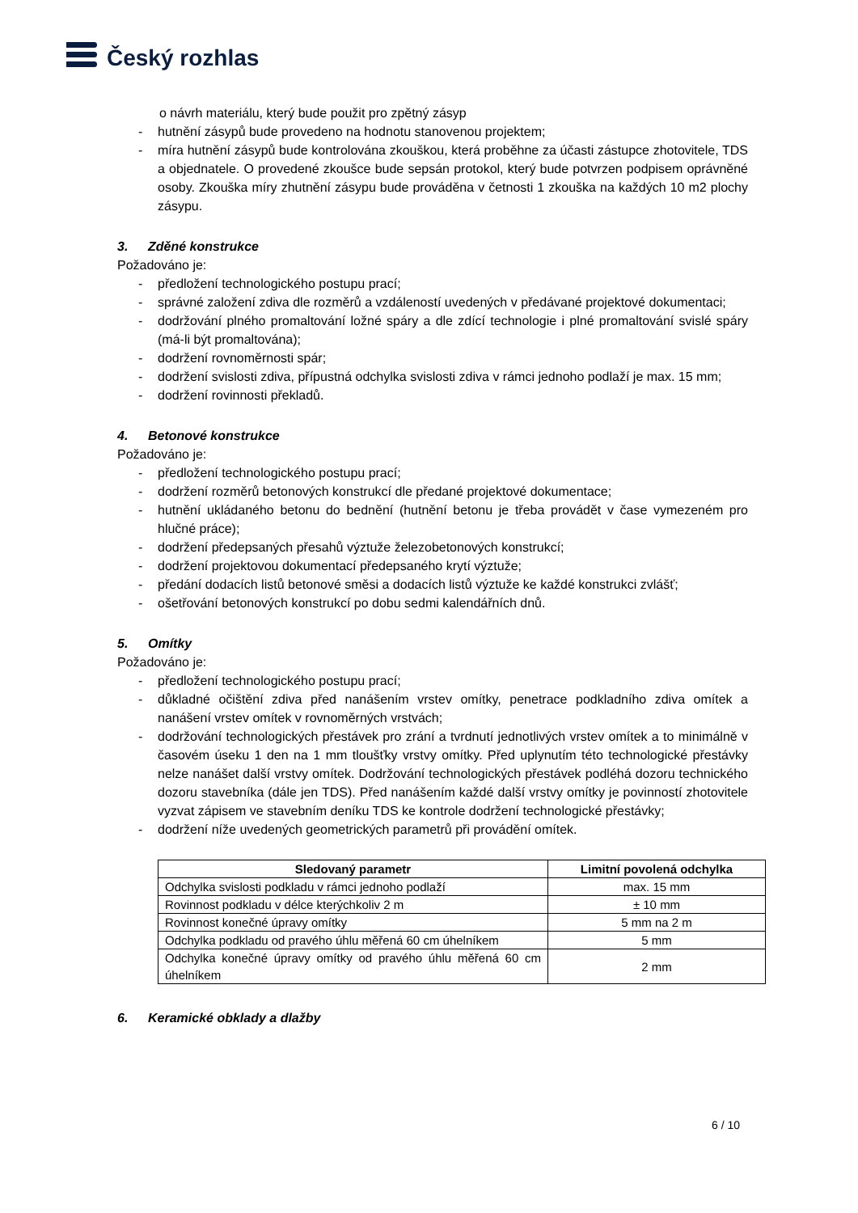Český rozhlas
o návrh materiálu, který bude použit pro zpětný zásyp
- hutnění zásypů bude provedeno na hodnotu stanovenou projektem;
- míra hutnění zásypů bude kontrolována zkouškou, která proběhne za účasti zástupce zhotovitele, TDS a objednatele. O provedené zkoušce bude sepsán protokol, který bude potvrzen podpisem oprávněné osoby. Zkouška míry zhutnění zásypu bude prováděna v četnosti 1 zkouška na každých 10 m2 plochy zásypu.
3. Zděné konstrukce
Požadováno je:
- předložení technologického postupu prací;
- správné založení zdiva dle rozměrů a vzdáleností uvedených v předávané projektové dokumentaci;
- dodržování plného promaltování ložné spáry a dle zdící technologie i plné promaltování svislé spáry (má-li být promaltována);
- dodržení rovnoměrnosti spár;
- dodržení svislosti zdiva, přípustná odchylka svislosti zdiva v rámci jednoho podlaží je max. 15 mm;
- dodržení rovinnosti překladů.
4. Betonové konstrukce
Požadováno je:
- předložení technologického postupu prací;
- dodržení rozměrů betonových konstrukcí dle předané projektové dokumentace;
- hutnění ukládaného betonu do bednění (hutnění betonu je třeba provádět v čase vymezeném pro hlučné práce);
- dodržení předepsaných přesahů výztuže železobetonových konstrukcí;
- dodržení projektovou dokumentací předepsaného krytí výztuže;
- předání dodacích listů betonové směsi a dodacích listů výztuže ke každé konstrukci zvlášť;
- ošetřování betonových konstrukcí po dobu sedmi kalendářních dnů.
5. Omítky
Požadováno je:
- předložení technologického postupu prací;
- důkladné očištění zdiva před nanášením vrstev omítky, penetrace podkladního zdiva omítek a nanášení vrstev omítek v rovnoměrných vrstvách;
- dodržování technologických přestávek pro zrání a tvrdnutí jednotlivých vrstev omítek a to minimálně v časovém úseku 1 den na 1 mm tloušťky vrstvy omítky. Před uplynutím této technologické přestávky nelze nanášet další vrstvy omítek. Dodržování technologických přestávek podléhá dozoru technického dozoru stavebníka (dále jen TDS). Před nanášením každé další vrstvy omítky je povinností zhotovitele vyzvat zápisem ve stavebním deníku TDS ke kontrole dodržení technologické přestávky;
- dodržení níže uvedených geometrických parametrů při provádění omítek.
| Sledovaný parametr | Limitní povolená odchylka |
| --- | --- |
| Odchylka svislosti podkladu v rámci jednoho podlaží | max. 15 mm |
| Rovinnost podkladu v délce kterýchkoliv 2 m | ± 10 mm |
| Rovinnost konečné úpravy omítky | 5 mm na 2 m |
| Odchylka podkladu od pravého úhlu měřená 60 cm úhelníkem | 5 mm |
| Odchylka konečné úpravy omítky od pravého úhlu měřená 60 cm úhelníkem | 2 mm |
6. Keramické obklady a dlažby
6 / 10